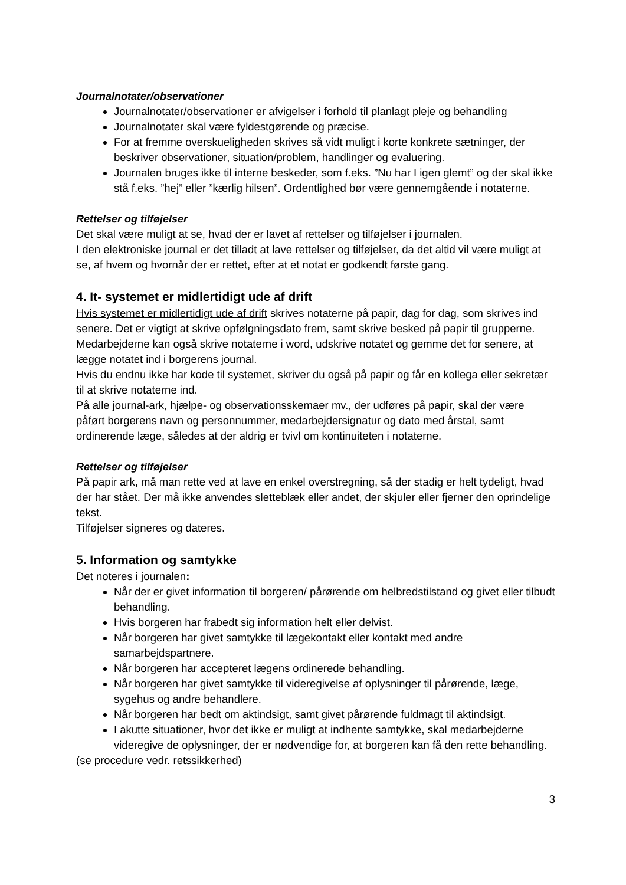Journalnotater/observationer
Journalnotater/observationer er afvigelser i forhold til planlagt pleje og behandling
Journalnotater skal være fyldestgørende og præcise.
For at fremme overskueligheden skrives så vidt muligt i korte konkrete sætninger, der beskriver observationer, situation/problem, handlinger og evaluering.
Journalen bruges ikke til interne beskeder, som f.eks. ”Nu har I igen glemt” og der skal ikke stå f.eks. ”hej” eller ”kærlig hilsen”. Ordentlighed bør være gennemgående i notaterne.
Rettelser og tilføjelser
Det skal være muligt at se, hvad der er lavet af rettelser og tilføjelser i journalen.
I den elektroniske journal er det tilladt at lave rettelser og tilføjelser, da det altid vil være muligt at se, af hvem og hvornår der er rettet, efter at et notat er godkendt første gang.
4. It- systemet er midlertidigt ude af drift
Hvis systemet er midlertidigt ude af drift skrives notaterne på papir, dag for dag, som skrives ind senere. Det er vigtigt at skrive opfølgningsdato frem, samt skrive besked på papir til grupperne. Medarbejderne kan også skrive notaterne i word, udskrive notatet og gemme det for senere, at lægge notatet ind i borgerens journal.
Hvis du endnu ikke har kode til systemet, skriver du også på papir og får en kollega eller sekretær til at skrive notaterne ind.
På alle journal-ark, hjælpe- og observationsskemaer mv., der udføres på papir, skal der være påført borgerens navn og personnummer, medarbejdersignatur og dato med årstal, samt ordinerende læge, således at der aldrig er tvivl om kontinuiteten i notaterne.
Rettelser og tilføjelser
På papir ark, må man rette ved at lave en enkel overstregning, så der stadig er helt tydeligt, hvad der har stået. Der må ikke anvendes sletteblæk eller andet, der skjuler eller fjerner den oprindelige tekst.
Tilføjelser signeres og dateres.
5. Information og samtykke
Det noteres i journalen:
Når der er givet information til borgeren/ pårørende om helbredstilstand og givet eller tilbudt behandling.
Hvis borgeren har frabedt sig information helt eller delvist.
Når borgeren har givet samtykke til lægekontakt eller kontakt med andre samarbejdspartnere.
Når borgeren har accepteret lægens ordinerede behandling.
Når borgeren har givet samtykke til videregivelse af oplysninger til pårørende, læge, sygehus og andre behandlere.
Når borgeren har bedt om aktindsigt, samt givet pårørende fuldmagt til aktindsigt.
I akutte situationer, hvor det ikke er muligt at indhente samtykke, skal medarbejderne videregive de oplysninger, der er nødvendige for, at borgeren kan få den rette behandling.
(se procedure vedr. retssikkerhed)
3